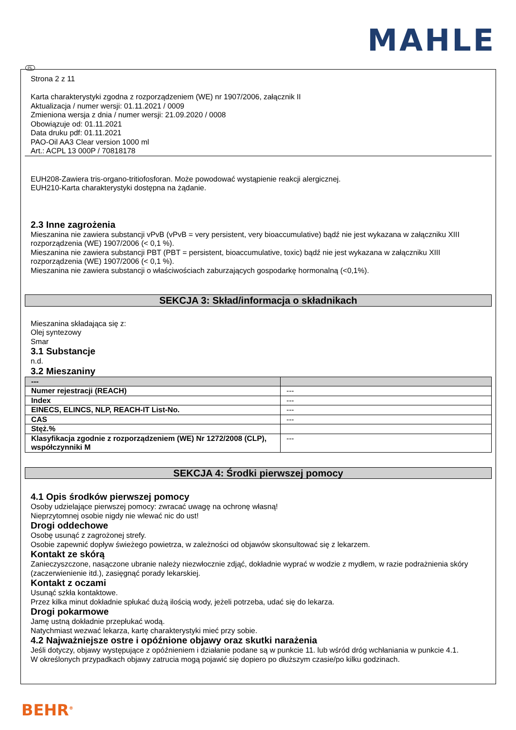MAHLE
PL
Strona 2 z 11
Karta charakterystyki zgodna z rozporządzeniem (WE) nr 1907/2006, załącznik II
Aktualizacja / numer wersji: 01.11.2021 / 0009
Zmieniona wersja z dnia / numer wersji: 21.09.2020 / 0008
Obowiązuje od: 01.11.2021
Data druku pdf: 01.11.2021
PAO-Oil AA3 Clear version 1000 ml
Art.: ACPL 13 000P / 70818178
EUH208-Zawiera tris-organo-tritiofosforan. Może powodować wystąpienie reakcji alergicznej.
EUH210-Karta charakterystyki dostępna na żądanie.
2.3 Inne zagrożenia
Mieszanina nie zawiera substancji vPvB (vPvB = very persistent, very bioaccumulative) bądź nie jest wykazana w załączniku XIII rozporządzenia (WE) 1907/2006 (< 0,1 %).
Mieszanina nie zawiera substancji PBT (PBT = persistent, bioaccumulative, toxic) bądź nie jest wykazana w załączniku XIII rozporządzenia (WE) 1907/2006 (< 0,1 %).
Mieszanina nie zawiera substancji o właściwościach zaburzających gospodarkę hormonalną (<0,1%).
SEKCJA 3: Skład/informacja o składnikach
Mieszanina składająca się z:
Olej syntezowy
Smar
3.1 Substancje
n.d.
3.2 Mieszaniny
| --- | |
| Numer rejestracji (REACH) | --- |
| Index | --- |
| EINECS, ELINCS, NLP, REACH-IT List-No. | --- |
| CAS | --- |
| Stęż.% | |
| Klasyfikacja zgodnie z rozporządzeniem (WE) Nr 1272/2008 (CLP), współczynniki M | --- |
SEKCJA 4: Środki pierwszej pomocy
4.1 Opis środków pierwszej pomocy
Osoby udzielające pierwszej pomocy: zwracać uwagę na ochronę własną!
Nieprzytomnej osobie nigdy nie wlewać nic do ust!
Drogi oddechowe
Osobę usunąć z zagrożonej strefy.
Osobie zapewnić dopływ świeżego powietrza, w zależności od objawów skonsultować się z lekarzem.
Kontakt ze skórą
Zanieczyszczone, nasączone ubranie należy niezwłocznie zdjąć, dokładnie wyprać w wodzie z mydłem, w razie podrażnienia skóry (zaczerwienienie itd.), zasięgnąć porady lekarskiej.
Kontakt z oczami
Usunąć szkła kontaktowe.
Przez kilka minut dokładnie spłukać dużą ilością wody, jeżeli potrzeba, udać się do lekarza.
Drogi pokarmowe
Jamę ustną dokładnie przepłukać wodą.
Natychmiast wezwać lekarza, kartę charakterystyki mieć przy sobie.
4.2 Najważniejsze ostre i opóźnione objawy oraz skutki narażenia
Jeśli dotyczy, objawy występujące z opóźnieniem i działanie podane są w punkcie 11. lub wśród dróg wchłaniania w punkcie 4.1.
W określonych przypadkach objawy zatrucia mogą pojawić się dopiero po dłuższym czasie/po kilku godzinach.
BEHR<sup>®</sup>